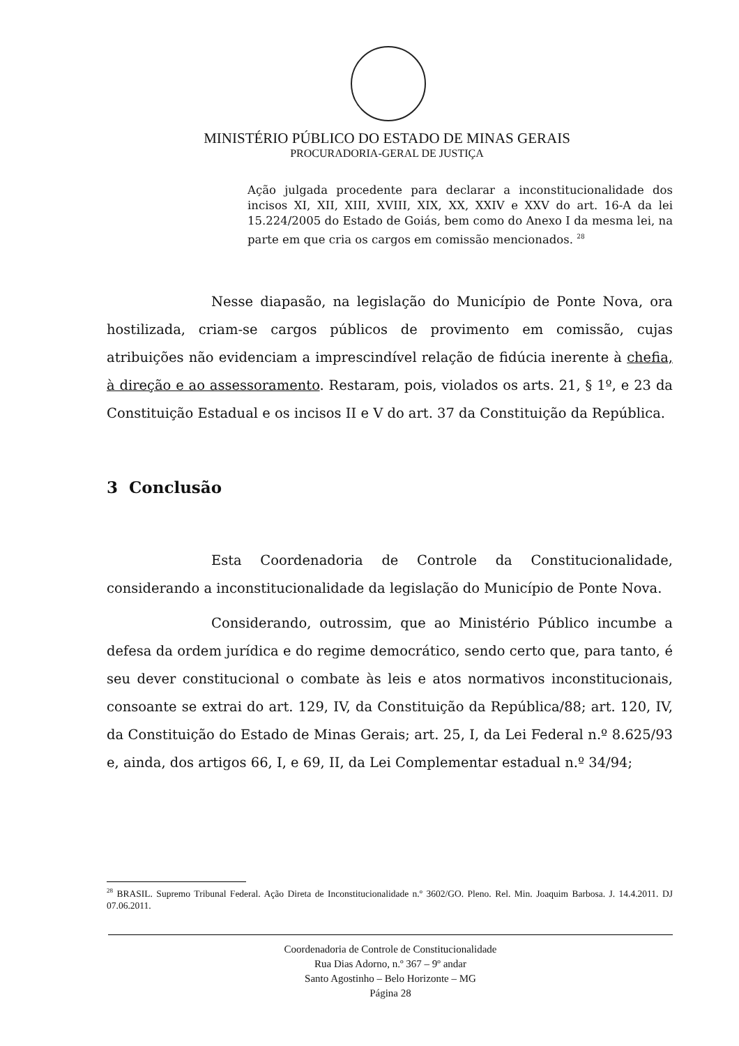MINISTÉRIO PÚBLICO DO ESTADO DE MINAS GERAIS
PROCURADORIA-GERAL DE JUSTIÇA
Ação julgada procedente para declarar a inconstitucionalidade dos incisos XI, XII, XIII, XVIII, XIX, XX, XXIV e XXV do art. 16-A da lei 15.224/2005 do Estado de Goiás, bem como do Anexo I da mesma lei, na parte em que cria os cargos em comissão mencionados. <sup>28</sup>
Nesse diapasão, na legislação do Município de Ponte Nova, ora hostilizada, criam-se cargos públicos de provimento em comissão, cujas atribuições não evidenciam a imprescindível relação de fidúcia inerente à chefia, à direção e ao assessoramento. Restaram, pois, violados os arts. 21, § 1º, e 23 da Constituição Estadual e os incisos II e V do art. 37 da Constituição da República.
3 Conclusão
Esta Coordenadoria de Controle da Constitucionalidade, considerando a inconstitucionalidade da legislação do Município de Ponte Nova.
Considerando, outrossim, que ao Ministério Público incumbe a defesa da ordem jurídica e do regime democrático, sendo certo que, para tanto, é seu dever constitucional o combate às leis e atos normativos inconstitucionais, consoante se extrai do art. 129, IV, da Constituição da República/88; art. 120, IV, da Constituição do Estado de Minas Gerais; art. 25, I, da Lei Federal n.º 8.625/93 e, ainda, dos artigos 66, I, e 69, II, da Lei Complementar estadual n.º 34/94;
<sup>28</sup> BRASIL. Supremo Tribunal Federal. Ação Direta de Inconstitucionalidade n.º 3602/GO. Pleno. Rel. Min. Joaquim Barbosa. J. 14.4.2011. DJ 07.06.2011.
Coordenadoria de Controle de Constitucionalidade
Rua Dias Adorno, n.º 367 – 9º andar
Santo Agostinho – Belo Horizonte – MG
Página 28